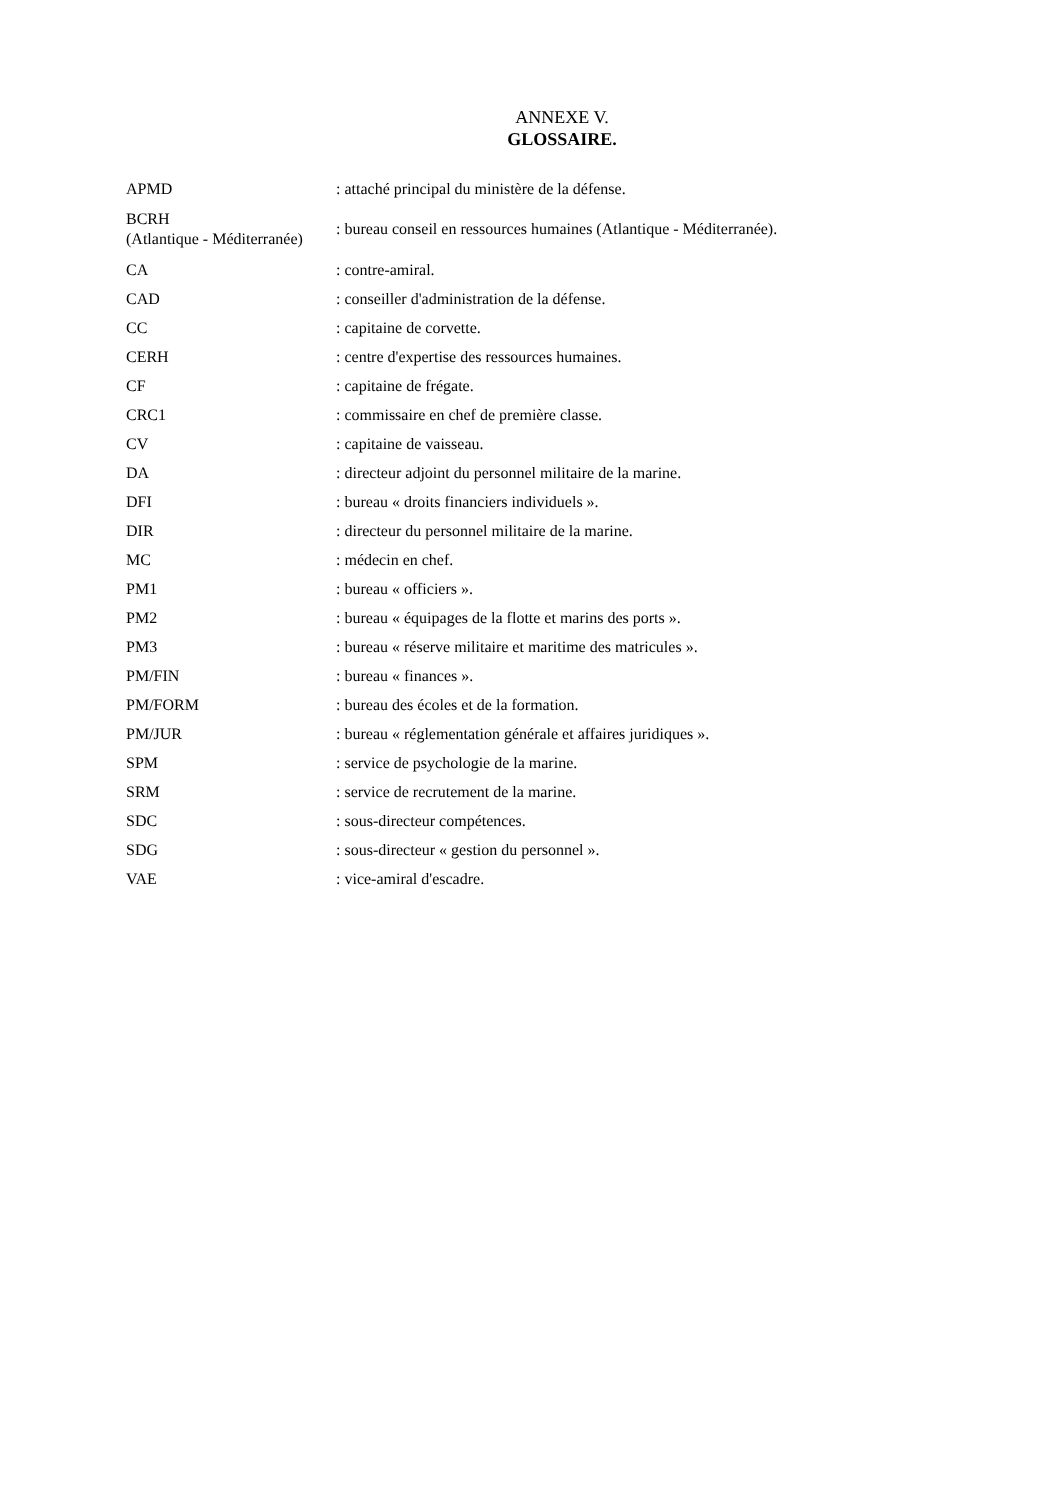ANNEXE V.
GLOSSAIRE.
| APMD | : attaché principal du ministère de la défense. |
| BCRH (Atlantique - Méditerranée) | : bureau conseil en ressources humaines (Atlantique - Méditerranée). |
| CA | : contre-amiral. |
| CAD | : conseiller d'administration de la défense. |
| CC | : capitaine de corvette. |
| CERH | : centre d'expertise des ressources humaines. |
| CF | : capitaine de frégate. |
| CRC1 | : commissaire en chef de première classe. |
| CV | : capitaine de vaisseau. |
| DA | : directeur adjoint du personnel militaire de la marine. |
| DFI | : bureau « droits financiers individuels ». |
| DIR | : directeur du personnel militaire de la marine. |
| MC | : médecin en chef. |
| PM1 | : bureau « officiers ». |
| PM2 | : bureau « équipages de la flotte et marins des ports ». |
| PM3 | : bureau « réserve militaire et maritime des matricules ». |
| PM/FIN | : bureau « finances ». |
| PM/FORM | : bureau des écoles et de la formation. |
| PM/JUR | : bureau « réglementation générale et affaires juridiques ». |
| SPM | : service de psychologie de la marine. |
| SRM | : service de recrutement de la marine. |
| SDC | : sous-directeur compétences. |
| SDG | : sous-directeur « gestion du personnel ». |
| VAE | : vice-amiral d'escadre. |